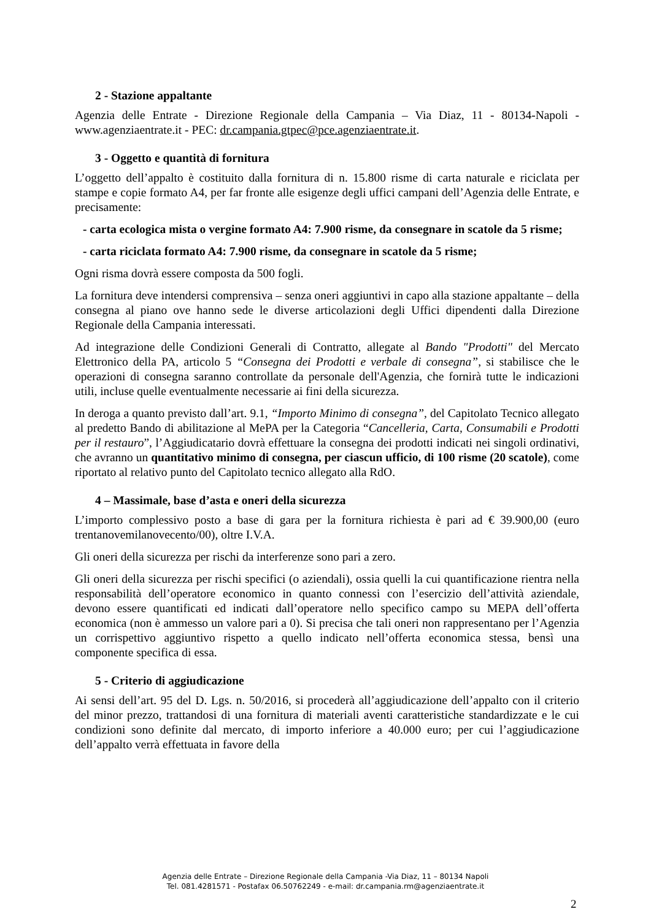2 - Stazione appaltante
Agenzia delle Entrate - Direzione Regionale della Campania – Via Diaz, 11 - 80134-Napoli - www.agenziaentrate.it - PEC: dr.campania.gtpec@pce.agenziaentrate.it.
3 - Oggetto e quantità di fornitura
L’oggetto dell’appalto è costituito dalla fornitura di n. 15.800 risme di carta naturale e riciclata per stampe e copie formato A4, per far fronte alle esigenze degli uffici campani dell’Agenzia delle Entrate, e precisamente:
- carta ecologica mista o vergine formato A4: 7.900 risme, da consegnare in scatole da 5 risme;
- carta riciclata formato A4: 7.900 risme, da consegnare in scatole da 5 risme;
Ogni risma dovrà essere composta da 500 fogli.
La fornitura deve intendersi comprensiva – senza oneri aggiuntivi in capo alla stazione appaltante – della consegna al piano ove hanno sede le diverse articolazioni degli Uffici dipendenti dalla Direzione Regionale della Campania interessati.
Ad integrazione delle Condizioni Generali di Contratto, allegate al Bando "Prodotti" del Mercato Elettronico della PA, articolo 5 “Consegna dei Prodotti e verbale di consegna”, si stabilisce che le operazioni di consegna saranno controllate da personale dell'Agenzia, che fornirà tutte le indicazioni utili, incluse quelle eventualmente necessarie ai fini della sicurezza.
In deroga a quanto previsto dall’art. 9.1, “Importo Minimo di consegna”, del Capitolato Tecnico allegato al predetto Bando di abilitazione al MePA per la Categoria “Cancelleria, Carta, Consumabili e Prodotti per il restauro”, l’Aggiudicatario dovrà effettuare la consegna dei prodotti indicati nei singoli ordinativi, che avranno un quantitativo minimo di consegna, per ciascun ufficio, di 100 risme (20 scatole), come riportato al relativo punto del Capitolato tecnico allegato alla RdO.
4 – Massimale, base d’asta e oneri della sicurezza
L’importo complessivo posto a base di gara per la fornitura richiesta è pari ad € 39.900,00 (euro trentanovemilanovecento/00), oltre I.V.A.
Gli oneri della sicurezza per rischi da interferenze sono pari a zero.
Gli oneri della sicurezza per rischi specifici (o aziendali), ossia quelli la cui quantificazione rientra nella responsabilità dell’operatore economico in quanto connessi con l’esercizio dell’attività aziendale, devono essere quantificati ed indicati dall’operatore nello specifico campo su MEPA dell’offerta economica (non è ammesso un valore pari a 0). Si precisa che tali oneri non rappresentano per l’Agenzia un corrispettivo aggiuntivo rispetto a quello indicato nell’offerta economica stessa, bensì una componente specifica di essa.
5 - Criterio di aggiudicazione
Ai sensi dell’art. 95 del D. Lgs. n. 50/2016, si procederà all’aggiudicazione dell’appalto con il criterio del minor prezzo, trattandosi di una fornitura di materiali aventi caratteristiche standardizzate e le cui condizioni sono definite dal mercato, di importo inferiore a 40.000 euro; per cui l’aggiudicazione dell’appalto verrà effettuata in favore della
Agenzia delle Entrate – Direzione Regionale della Campania -Via Diaz, 11 – 80134 Napoli
Tel. 081.4281571 - Postafax 06.50762249 - e-mail: dr.campania.rm@agenziaentrate.it
2